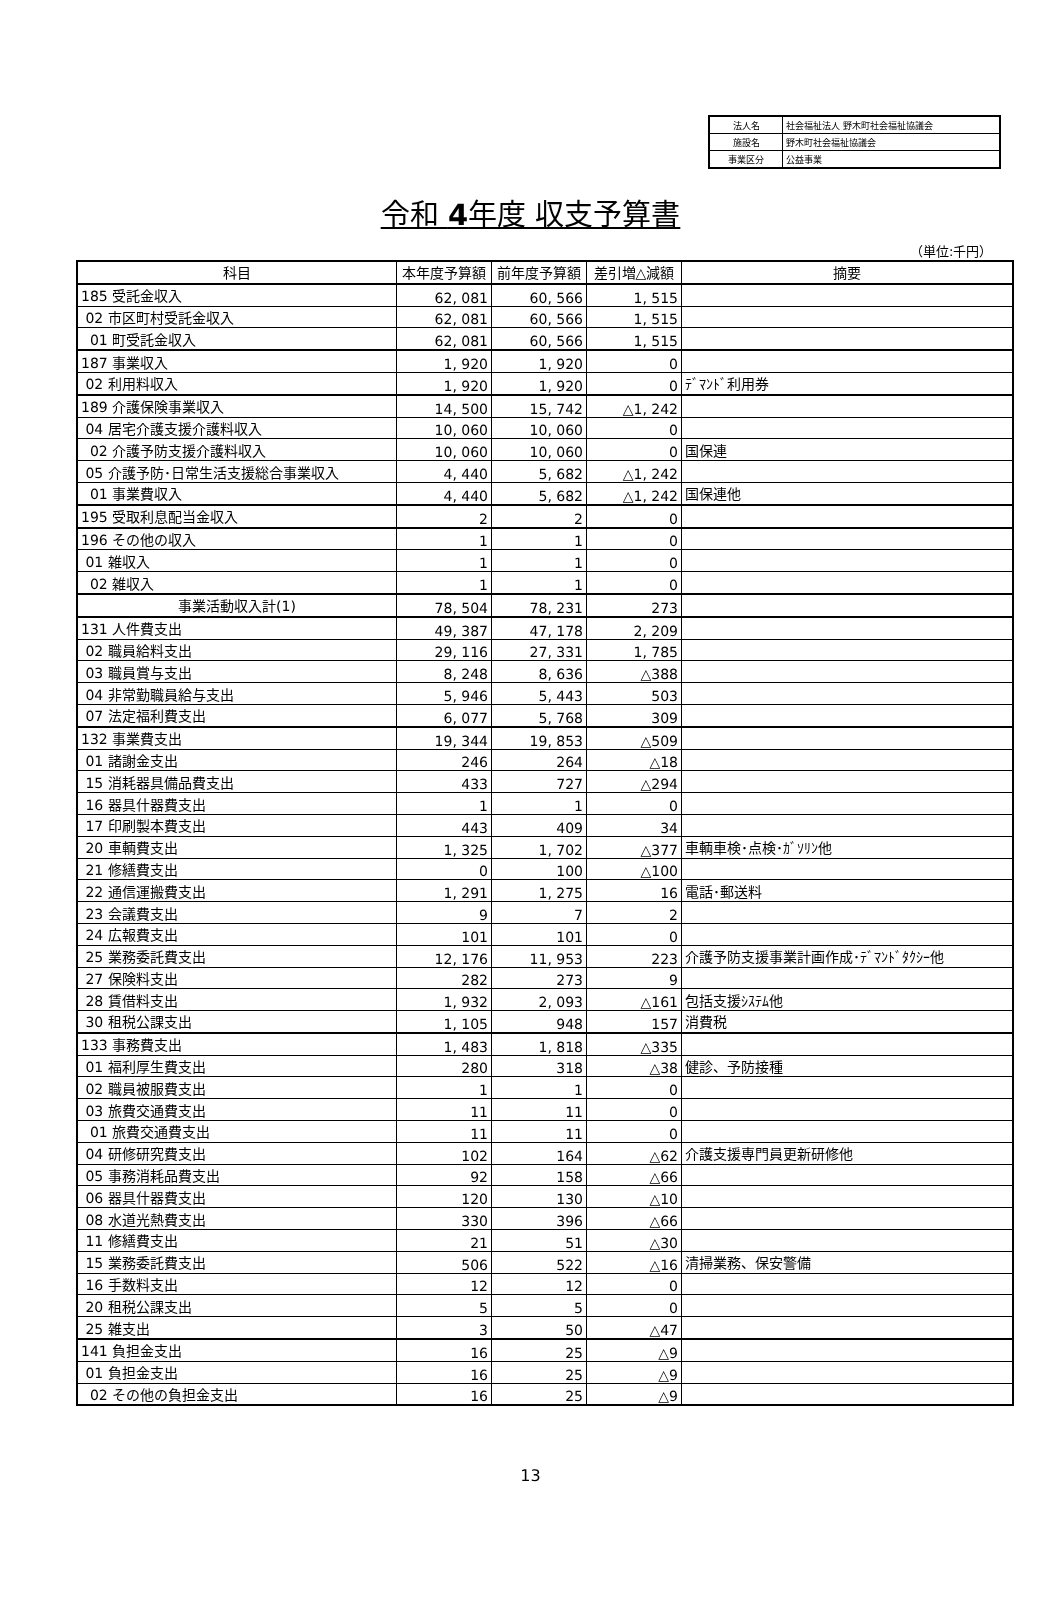| 法人名 | 社会福祉法人 野木町社会福祉協議会 |
| 施設名 | 野木町社会福祉協議会 |
| 事業区分 | 公益事業 |
令和 4年度 収支予算書
（単位:千円）
| 科目 | 本年度予算額 | 前年度予算額 | 差引増△減額 | 摘要 |
| --- | --- | --- | --- | --- |
| 185 受託金収入 | 62, 081 | 60, 566 | 1, 515 | |
| 02 市区町村受託金収入 | 62, 081 | 60, 566 | 1, 515 | |
| 01 町受託金収入 | 62, 081 | 60, 566 | 1, 515 | |
| 187 事業収入 | 1, 920 | 1, 920 | 0 | |
| 02 利用料収入 | 1, 920 | 1, 920 | 0 | ﾃﾞﾏﾝﾄﾞ利用券 |
| 189 介護保険事業収入 | 14, 500 | 15, 742 | △1, 242 | |
| 04 居宅介護支援介護料収入 | 10, 060 | 10, 060 | 0 | |
| 02 介護予防支援介護料収入 | 10, 060 | 10, 060 | 0 | 国保連 |
| 05 介護予防･日常生活支援総合事業収入 | 4, 440 | 5, 682 | △1, 242 | |
| 01 事業費収入 | 4, 440 | 5, 682 | △1, 242 | 国保連他 |
| 195 受取利息配当金収入 | 2 | 2 | 0 | |
| 196 その他の収入 | 1 | 1 | 0 | |
| 01 雑収入 | 1 | 1 | 0 | |
| 02 雑収入 | 1 | 1 | 0 | |
| 事業活動収入計(1) | 78, 504 | 78, 231 | 273 | |
| 131 人件費支出 | 49, 387 | 47, 178 | 2, 209 | |
| 02 職員給料支出 | 29, 116 | 27, 331 | 1, 785 | |
| 03 職員賞与支出 | 8, 248 | 8, 636 | △388 | |
| 04 非常勤職員給与支出 | 5, 946 | 5, 443 | 503 | |
| 07 法定福利費支出 | 6, 077 | 5, 768 | 309 | |
| 132 事業費支出 | 19, 344 | 19, 853 | △509 | |
| 01 諸謝金支出 | 246 | 264 | △18 | |
| 15 消耗器具備品費支出 | 433 | 727 | △294 | |
| 16 器具什器費支出 | 1 | 1 | 0 | |
| 17 印刷製本費支出 | 443 | 409 | 34 | |
| 20 車輌費支出 | 1, 325 | 1, 702 | △377 | 車輌車検･点検･ｶﾞｿﾘﾝ他 |
| 21 修繕費支出 | 0 | 100 | △100 | |
| 22 通信運搬費支出 | 1, 291 | 1, 275 | 16 | 電話･郵送料 |
| 23 会議費支出 | 9 | 7 | 2 | |
| 24 広報費支出 | 101 | 101 | 0 | |
| 25 業務委託費支出 | 12, 176 | 11, 953 | 223 | 介護予防支援事業計画作成･ﾃﾞﾏﾝﾄﾞﾀｸｼｰ他 |
| 27 保険料支出 | 282 | 273 | 9 | |
| 28 賃借料支出 | 1, 932 | 2, 093 | △161 | 包括支援ｼｽﾃﾑ他 |
| 30 租税公課支出 | 1, 105 | 948 | 157 | 消費税 |
| 133 事務費支出 | 1, 483 | 1, 818 | △335 | |
| 01 福利厚生費支出 | 280 | 318 | △38 | 健診、予防接種 |
| 02 職員被服費支出 | 1 | 1 | 0 | |
| 03 旅費交通費支出 | 11 | 11 | 0 | |
| 01 旅費交通費支出 | 11 | 11 | 0 | |
| 04 研修研究費支出 | 102 | 164 | △62 | 介護支援専門員更新研修他 |
| 05 事務消耗品費支出 | 92 | 158 | △66 | |
| 06 器具什器費支出 | 120 | 130 | △10 | |
| 08 水道光熱費支出 | 330 | 396 | △66 | |
| 11 修繕費支出 | 21 | 51 | △30 | |
| 15 業務委託費支出 | 506 | 522 | △16 | 清掃業務、保安警備 |
| 16 手数料支出 | 12 | 12 | 0 | |
| 20 租税公課支出 | 5 | 5 | 0 | |
| 25 雑支出 | 3 | 50 | △47 | |
| 141 負担金支出 | 16 | 25 | △9 | |
| 01 負担金支出 | 16 | 25 | △9 | |
| 02 その他の負担金支出 | 16 | 25 | △9 | |
13